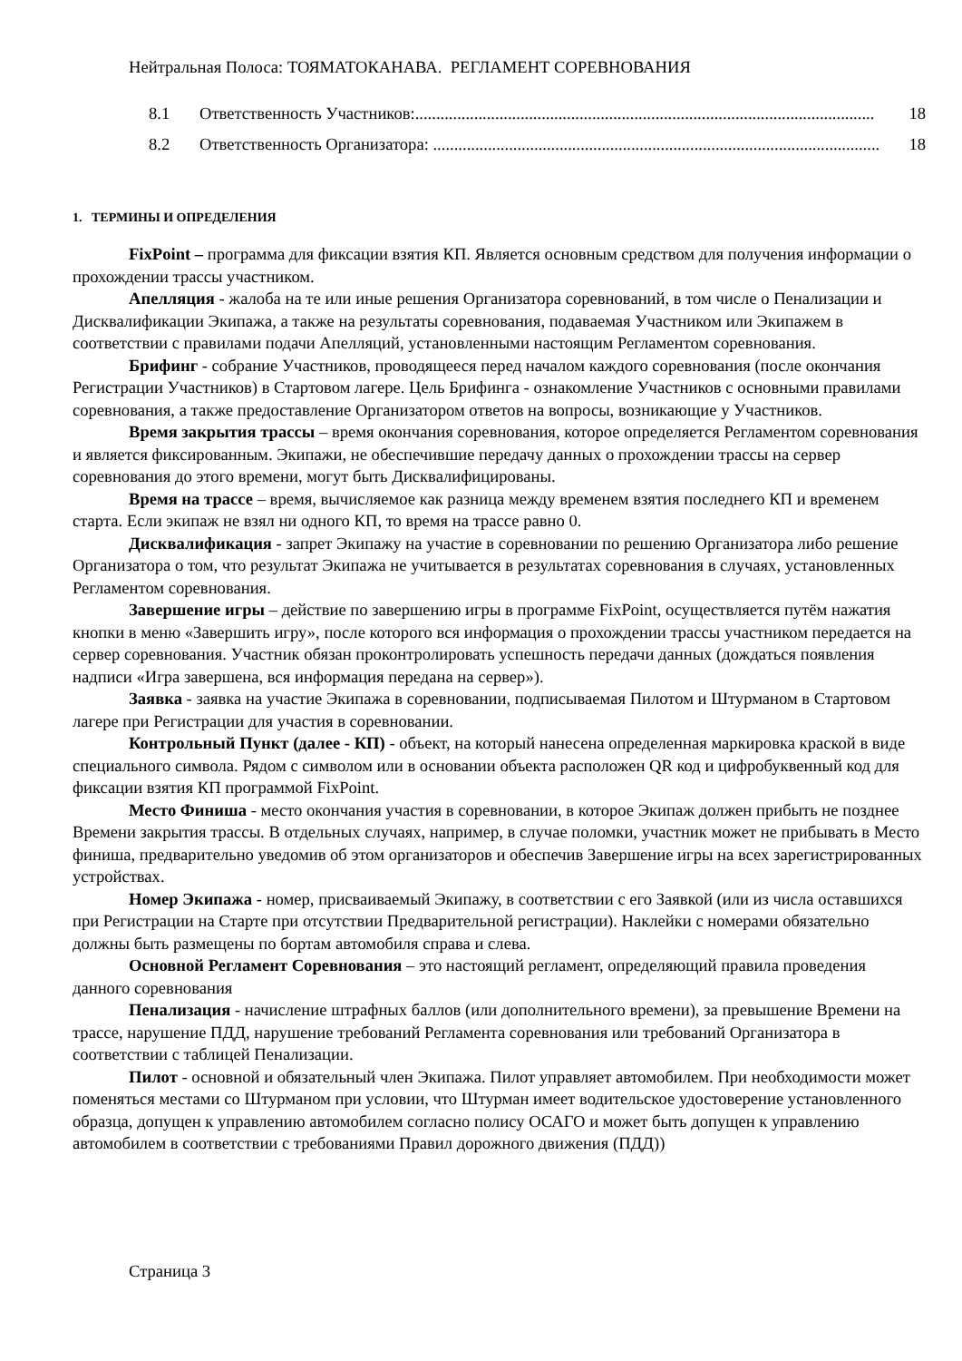Нейтральная Полоса: ТОЯМАТОКАНАВА. РЕГЛАМЕНТ СОРЕВНОВАНИЯ
8.1 Ответственность Участников:............................................................................................................. 18
8.2 Ответственность Организатора: .......................................................................................................... 18
1. ТЕРМИНЫ И ОПРЕДЕЛЕНИЯ
FixPoint – программа для фиксации взятия КП. Является основным средством для получения информации о прохождении трассы участником.
Апелляция - жалоба на те или иные решения Организатора соревнований, в том числе о Пенализации и Дисквалификации Экипажа, а также на результаты соревнования, подаваемая Участником или Экипажем в соответствии с правилами подачи Апелляций, установленными настоящим Регламентом соревнования.
Брифинг - собрание Участников, проводящееся перед началом каждого соревнования (после окончания Регистрации Участников) в Стартовом лагере. Цель Брифинга - ознакомление Участников с основными правилами соревнования, а также предоставление Организатором ответов на вопросы, возникающие у Участников.
Время закрытия трассы – время окончания соревнования, которое определяется Регламентом соревнования и является фиксированным. Экипажи, не обеспечившие передачу данных о прохождении трассы на сервер соревнования до этого времени, могут быть Дисквалифицированы.
Время на трассе – время, вычисляемое как разница между временем взятия последнего КП и временем старта. Если экипаж не взял ни одного КП, то время на трассе равно 0.
Дисквалификация - запрет Экипажу на участие в соревновании по решению Организатора либо решение Организатора о том, что результат Экипажа не учитывается в результатах соревнования в случаях, установленных Регламентом соревнования.
Завершение игры – действие по завершению игры в программе FixPoint, осуществляется путём нажатия кнопки в меню «Завершить игру», после которого вся информация о прохождении трассы участником передается на сервер соревнования. Участник обязан проконтролировать успешность передачи данных (дождаться появления надписи «Игра завершена, вся информация передана на сервер»).
Заявка - заявка на участие Экипажа в соревновании, подписываемая Пилотом и Штурманом в Стартовом лагере при Регистрации для участия в соревновании.
Контрольный Пункт (далее - КП) - объект, на который нанесена определенная маркировка краской в виде специального символа. Рядом с символом или в основании объекта расположен QR код и цифробуквенный код для фиксации взятия КП программой FixPoint.
Место Финиша - место окончания участия в соревновании, в которое Экипаж должен прибыть не позднее Времени закрытия трассы. В отдельных случаях, например, в случае поломки, участник может не прибывать в Место финиша, предварительно уведомив об этом организаторов и обеспечив Завершение игры на всех зарегистрированных устройствах.
Номер Экипажа - номер, присваиваемый Экипажу, в соответствии с его Заявкой (или из числа оставшихся при Регистрации на Старте при отсутствии Предварительной регистрации). Наклейки с номерами обязательно должны быть размещены по бортам автомобиля справа и слева.
Основной Регламент Соревнования – это настоящий регламент, определяющий правила проведения данного соревнования
Пенализация - начисление штрафных баллов (или дополнительного времени), за превышение Времени на трассе, нарушение ПДД, нарушение требований Регламента соревнования или требований Организатора в соответствии с таблицей Пенализации.
Пилот - основной и обязательный член Экипажа. Пилот управляет автомобилем. При необходимости может поменяться местами со Штурманом при условии, что Штурман имеет водительское удостоверение установленного образца, допущен к управлению автомобилем согласно полису ОСАГО и может быть допущен к управлению автомобилем в соответствии с требованиями Правил дорожного движения (ПДД))
Страница 3